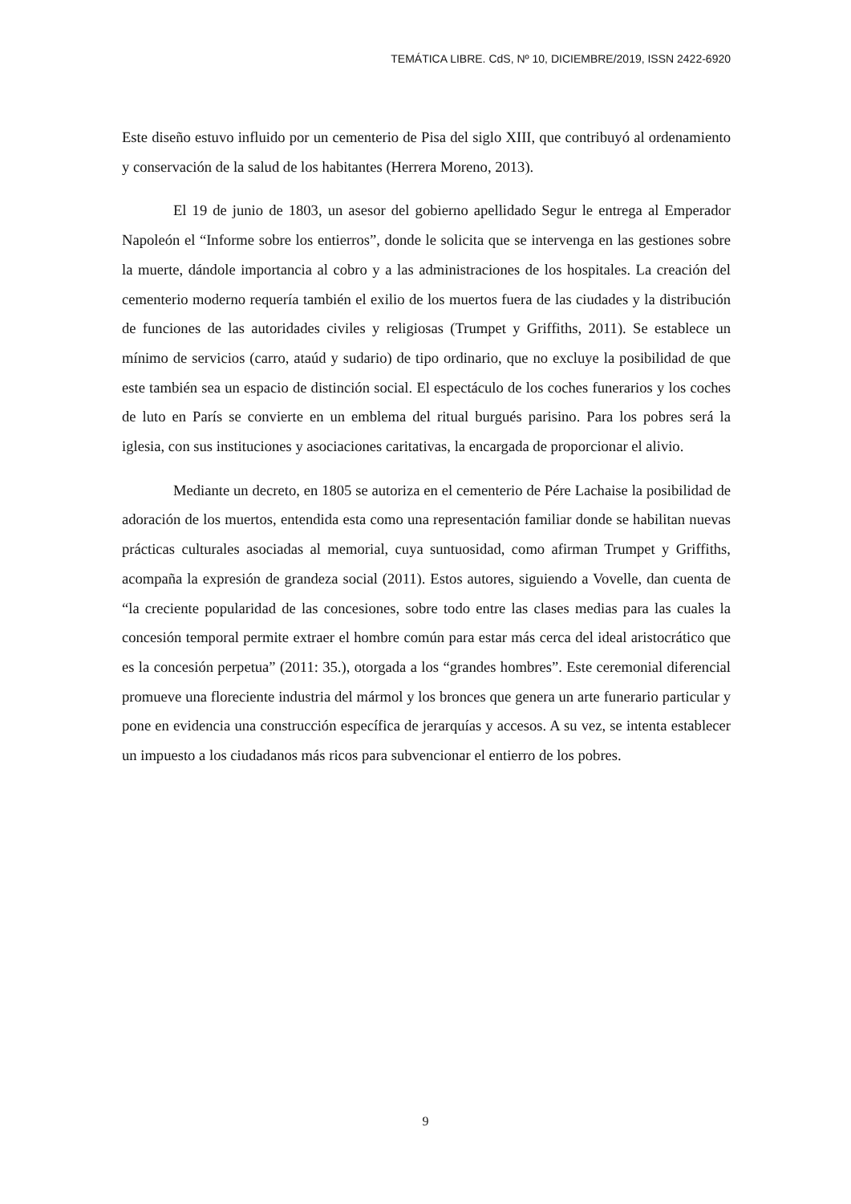TEMÁTICA LIBRE. CdS, Nº 10, DICIEMBRE/2019, ISSN 2422-6920
Este diseño estuvo influido por un cementerio de Pisa del siglo XIII, que contribuyó al ordenamiento y conservación de la salud de los habitantes (Herrera Moreno, 2013).
El 19 de junio de 1803, un asesor del gobierno apellidado Segur le entrega al Emperador Napoleón el “Informe sobre los entierros”, donde le solicita que se intervenga en las gestiones sobre la muerte, dándole importancia al cobro y a las administraciones de los hospitales. La creación del cementerio moderno requería también el exilio de los muertos fuera de las ciudades y la distribución de funciones de las autoridades civiles y religiosas (Trumpet y Griffiths, 2011). Se establece un mínimo de servicios (carro, ataúd y sudario) de tipo ordinario, que no excluye la posibilidad de que este también sea un espacio de distinción social. El espectáculo de los coches funerarios y los coches de luto en París se convierte en un emblema del ritual burgués parisino. Para los pobres será la iglesia, con sus instituciones y asociaciones caritativas, la encargada de proporcionar el alivio.
Mediante un decreto, en 1805 se autoriza en el cementerio de Pére Lachaise la posibilidad de adoración de los muertos, entendida esta como una representación familiar donde se habilitan nuevas prácticas culturales asociadas al memorial, cuya suntuosidad, como afirman Trumpet y Griffiths, acompaña la expresión de grandeza social (2011). Estos autores, siguiendo a Vovelle, dan cuenta de “la creciente popularidad de las concesiones, sobre todo entre las clases medias para las cuales la concesión temporal permite extraer el hombre común para estar más cerca del ideal aristocrático que es la concesión perpetua” (2011: 35.), otorgada a los “grandes hombres”. Este ceremonial diferencial promueve una floreciente industria del mármol y los bronces que genera un arte funerario particular y pone en evidencia una construcción específica de jerarquías y accesos. A su vez, se intenta establecer un impuesto a los ciudadanos más ricos para subvencionar el entierro de los pobres.
9